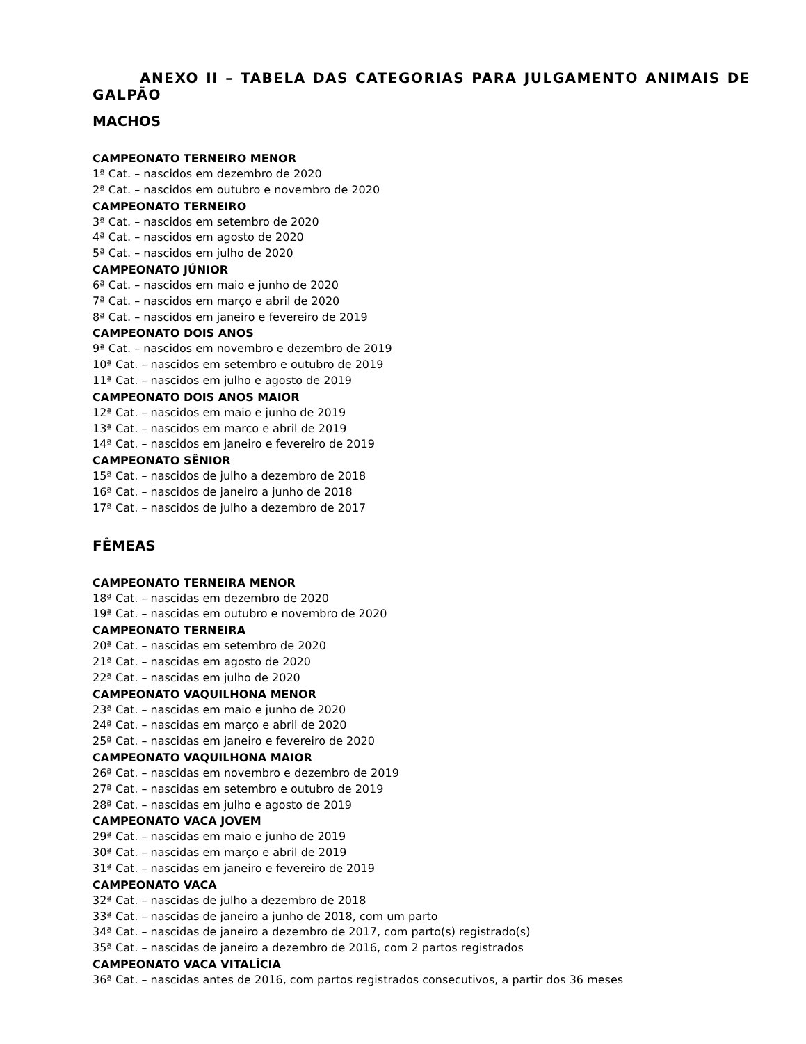ANEXO II – TABELA DAS CATEGORIAS PARA JULGAMENTO ANIMAIS DE GALPÃO
MACHOS
CAMPEONATO TERNEIRO MENOR
1ª Cat. – nascidos em dezembro de 2020
2ª Cat. – nascidos em outubro e novembro de 2020
CAMPEONATO TERNEIRO
3ª Cat. – nascidos em setembro de 2020
4ª Cat. – nascidos em agosto de 2020
5ª Cat. – nascidos em julho de 2020
CAMPEONATO JÚNIOR
6ª Cat. – nascidos em maio e junho de 2020
7ª Cat. – nascidos em março e abril de 2020
8ª Cat. – nascidos em janeiro e fevereiro de 2019
CAMPEONATO DOIS ANOS
9ª Cat. – nascidos em novembro e dezembro de 2019
10ª Cat. – nascidos em setembro e outubro de 2019
11ª Cat. – nascidos em julho e agosto de 2019
CAMPEONATO DOIS ANOS MAIOR
12ª Cat. – nascidos em maio e junho de 2019
13ª Cat. – nascidos em março e abril de 2019
14ª Cat. – nascidos em janeiro e fevereiro de 2019
CAMPEONATO SÊNIOR
15ª Cat. – nascidos de julho a dezembro de 2018
16ª Cat. – nascidos de janeiro a junho de 2018
17ª Cat. – nascidos de julho a dezembro de 2017
FÊMEAS
CAMPEONATO TERNEIRA MENOR
18ª Cat. – nascidas em dezembro de 2020
19ª Cat. – nascidas em outubro e novembro de 2020
CAMPEONATO TERNEIRA
20ª Cat. – nascidas em setembro de 2020
21ª Cat. – nascidas em agosto de 2020
22ª Cat. – nascidas em julho de 2020
CAMPEONATO VAQUILHONA MENOR
23ª Cat. – nascidas em maio e junho de 2020
24ª Cat. – nascidas em março e abril de 2020
25ª Cat. – nascidas em janeiro e fevereiro de 2020
CAMPEONATO VAQUILHONA MAIOR
26ª Cat. – nascidas em novembro e dezembro de 2019
27ª Cat. – nascidas em setembro e outubro de 2019
28ª Cat. – nascidas em julho e agosto de 2019
CAMPEONATO VACA JOVEM
29ª Cat. – nascidas em maio e junho de 2019
30ª Cat. – nascidas em março e abril de 2019
31ª Cat. – nascidas em janeiro e fevereiro de 2019
CAMPEONATO VACA
32ª Cat. – nascidas de julho a dezembro de 2018
33ª Cat. – nascidas de janeiro a junho de 2018, com um parto
34ª Cat. – nascidas de janeiro a dezembro de 2017, com parto(s) registrado(s)
35ª Cat. – nascidas de janeiro a dezembro de 2016, com 2 partos registrados
CAMPEONATO VACA VITALÍCIA
36ª Cat. – nascidas antes de 2016, com partos registrados consecutivos, a partir dos 36 meses